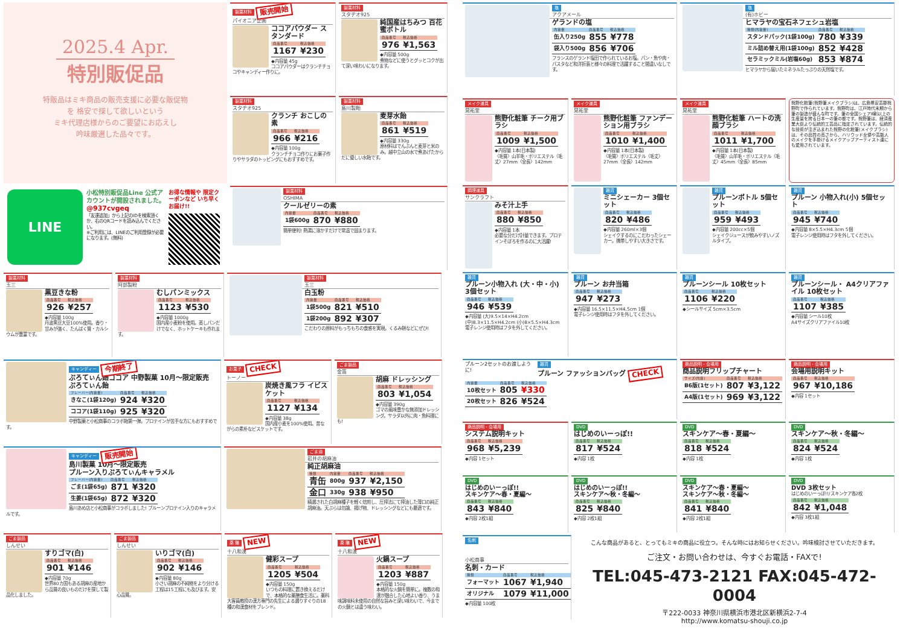2025.4 Apr.
特別販促品
特販品はミキ商品の販売支援に必要な販促物
を 格安で探して欲しいという
ミキ代理店様からのご要望にお応えし
吟味厳選した品々です。
製菓材料 販売開始
パイオニア企画
ココアパウダー スタンダード
| 商品番号 | 税込価格 |
| --- | --- |
| 1167 | ¥230 |
◆内容量 45g
ココアパウダーはクランチチョコやキャンディー作りに。
製菓材料
スタヂオ925
クランチ おこしの素
| 商品番号 | 税込価格 |
| --- | --- |
| 966 | ¥216 |
◆内容量 100g
クランチチョコ作りにお菓子作りやサラダのトッピングにもおすすめです。
製菓材料
スタヂオ925
純国産はちみつ 百花蜜ボトル
| 商品番号 | 税込価格 |
| --- | --- |
| 976 | ¥1,563 |
◆内容量 500g
煮物などに使うとグッとコクが出て深い味わいになります。
製菓材料
島川製飴
麦芽水飴
| 商品番号 | 税込価格 |
| --- | --- |
| 861 | ¥519 |
◆内容量 330g
原材料はでんぷんと麦芽と米のみ。越中立山の水で煮あげたからだに優しい水飴です。
LINE
小松特別販促品Line 公式アカウントが開設されました。
@937cvgeq
「友達追加」から上記のIDを検索頂くか、右のQRコードを読み込んでください。
※ご利用には、LINEのご利用登録が必要になります。(無料)
お得な情報や 限定クーポンなど いち早くお届け!!
製菓材料
OSHIMA
クールゼリーの素
| 内容量 | 商品番号 | 税込価格 |
| --- | --- | --- |
| 1袋600g | 870 | ¥880 |
簡単便利! 熱湯に溶かすだけで常温で固まります。
製菓材料
玉三
黒豆きな粉
| 商品番号 | 税込価格 |
| --- | --- |
| 926 | ¥257 |
◆内容量 100g
丹波黒豆大豆100%使用。香り・甘みが強く、たんぱく質・カルシウムが豊富です。
製菓材料
阿部製粉
むしパンミックス
| 商品番号 | 税込価格 |
| --- | --- |
| 1123 | ¥530 |
◆内容量 1000g
国内産小麦粉を使用。蒸しパンだけでなく、ホットケーキも作れます。
製菓材料
玉三
白玉粉
| 内容量 | 商品番号 | 税込価格 |
| --- | --- | --- |
| 1袋500g | 821 | ¥510 |
| 1袋200g | 892 | ¥307 |
こだわりの原料がもっちもちの食感を実現。くるみ餅などにぜひ!
キャンディー 今期終了
ぷろてぃん飴ココア 中野製菓 10月～限定販売
ぷろてぃん飴
| フレーバー(内容量) | 商品番号 | 税込価格 |
| --- | --- | --- |
| きなこ(1袋120g) | 924 | ¥320 |
| ココア(1袋110g) | 925 | ¥320 |
中野製菓と小松商事のコラボ飴第一弾。プロテインが苦手な方にもおすすめです。
お菓子 CHECK
トーノー
炭焼き風フラ イビスケット
| 商品番号 | 税込価格 |
| --- | --- |
| 1127 | ¥134 |
◆内容量 38g
国内産小麦を100%使用。昔ながらの素朴なビスケットです。
ごま製品
金笛
胡麻 ドレッシング
| 商品番号 | 税込価格 |
| --- | --- |
| 803 | ¥1,054 |
◆内容量 390g
ゴマの風味豊かな無添加ドレッシング。サラダ以外に肉・魚料理にも!
キャンディー 販売開始
島川製菓 10月～限定販売
プルーン入りぷろてぃんキャラメル
| フレーバー(内容量) | 商品番号 | 税込価格 |
| --- | --- | --- |
| ごま(1袋65g) | 871 | ¥320 |
| 生姜(1袋65g) | 872 | ¥320 |
島川あめ店と小松商事がコラボしました! プルーンプロテイン入りのキャラメルです。
ごま油
岩井の胡麻油
純正胡麻油
| 種類 | 内容量 | 商品番号 | 税込価格 |
| --- | --- | --- | --- |
| 青缶 | 800g | 937 | ¥2,150 |
| 金口 | 330g | 938 | ¥950 |
精選された白胡麻種子を軽く焙煎し、圧搾法にて搾油した薄口の純正胡麻油。天ぷらは勿論、揚げ物、ドレッシングなどにも最適です。
ごま製品
しんせい
すりゴマ(白)
| 商品番号 | 税込価格 |
| --- | --- |
| 901 | ¥146 |
◆内容量 70g
世界80カ国もある胡麻の産地から品質の良いものだけを探して製品化しました。
ごま製品
しんせい
いりゴマ(白)
| 商品番号 | 税込価格 |
| --- | --- |
| 902 | ¥146 |
◆内容量 80g
小さい胡麻の不純物をより分ける工程は15工程にも及びます。安心品質。
薬 膳 NEW
十八和漢
健彩スープ
| 商品番号 | 税込価格 |
| --- | --- |
| 1205 | ¥504 |
◆内容量 150g
いつもの料理に置き換えるだけで、本格的な薬膳食生活に。薬科大客員教授の漢方専門の先生による選りすぐりの18種の和漢食材をブレンド。
薬 膳 NEW
十八和漢
火鍋スープ
| 商品番号 | 税込価格 |
| --- | --- |
| 1203 | ¥887 |
◆内容量 150g
本格的な火鍋を簡単に。複数の和漢が融合した心地よい香り、うま味調味料未使用の自然な旨みと深い味わいで、今までの火鍋とは違う味わい。
塩
アクアメール
ゲランドの塩
| 内容量 | 商品番号 | 税込価格 |
| --- | --- | --- |
| 缶入り250g | 855 | ¥778 |
| 袋入り500g | 856 | ¥706 |
フランスのゲランド塩田で作られているお塩。パン・魚や肉・パスタなど和洋折衷と様々の料理で活躍すること間違いなしです。
塩
(有)ホビー
ヒマラヤの宝石ネフェシュ岩塩
| 種類(内容量) | 商品番号 | 税込価格 |
| --- | --- | --- |
| スタンドパック(1袋100g) | 780 | ¥339 |
| ミル詰め替え用(1袋100g) | 852 | ¥428 |
| セラミックミル(岩塩60g) | 853 | ¥874 |
ヒマラヤから届いたミネラルたっぷりの天然塩です。
メイク道具
晃祐堂
熊野化粧筆 チーク用ブラシ
| 商品番号 | 税込価格 |
| --- | --- |
| 1009 | ¥1,500 |
◆内容量 1本(日本製)
〈毛質〉山羊毛・ポリエステル〈毛丈〉27mm〈全長〉142mm
メイク道具
晃祐堂
熊野化粧筆 ファンデーション用ブラシ
| 商品番号 | 税込価格 |
| --- | --- |
| 1010 | ¥1,400 |
◆内容量 1本(日本製)
〈毛質〉ポリエステル〈毛丈〉27mm〈全長〉142mm
メイク道具
晃祐堂
熊野化粧筆 ハートの洗顔ブラシ
| 商品番号 | 税込価格 |
| --- | --- |
| 1011 | ¥1,700 |
◆内容量 1本(日本製)
〈毛質〉山羊毛・ポリエステル〈毛丈〉45mm〈全長〉85mm
熊野化粧筆(熊野筆メイクブラシ)は、広島県安芸郡熊野町で作られています。熊野町は、江戸時代末期から筆の製造が盛んな町です。筆の全国シェア8割以上の生産量を誇る日本一の筆の都です。熊野筆は、経済産業大臣より伝統的工芸品に指定されています。伝統的な技術が注ぎ込まれた熊野の化粧筆(メイクブラシ)は、その品質の高さから、ハリウッド女優や芸能人のメイクを手掛けるメイクアップアーティスト達にも愛用されています。
調理道具
サンクラフト
みそ汁上手
| 商品番号 | 税込価格 |
| --- | --- |
| 880 | ¥850 |
◆内容量 1本
必要な分だけ計量できます。プロテインそぼろを作るのに大活躍!
雑貨
ミニシェーカー 3個セット
| 商品番号 | 税込価格 |
| --- | --- |
| 820 | ¥486 |
◆内容量 260ml×3個
シェイクするのにこだわったシェーカー。携帯しやすい大きさです。
雑貨
プルーンボトル 5個セット
| 商品番号 | 税込価格 |
| --- | --- |
| 959 | ¥493 |
◆内容量 200cc×5個
シェイクジュースが飲みやすいノズルタイプ。
雑貨
プルーン 小物入れ(小) 5個セット
| 商品番号 | 税込価格 |
| --- | --- |
| 945 | ¥740 |
◆内容量 8×5.5×H4.3cm 5個
電子レンジ使用時はフタを外してください。
雑貨
プルーン小物入れ (大・中・小) 3個セット
| 商品番号 | 税込価格 |
| --- | --- |
| 946 | ¥539 |
◆内容量 (大)9.5×14×H4.2cm (中)8.3×11.5×H4.2cm (小)8×5.5×H4.3cm
電子レンジ使用時はフタを外してください。
雑貨
プルーン お弁当箱
| 商品番号 | 税込価格 |
| --- | --- |
| 947 | ¥273 |
◆内容量 16.5×11.5×H4.5cm 1個
電子レンジ使用時はフタを外してください。
雑貨
プルーンシール 10枚セット
| 商品番号 | 税込価格 |
| --- | --- |
| 1106 | ¥220 |
◆シールサイズ 5cm×3.5cm
雑貨
プルーンシール・ A4クリアファイル 10枚セット
| 商品番号 | 税込価格 |
| --- | --- |
| 1107 | ¥385 |
◆内容量 シール10枚
A4サイズクリアファイル10枚
雑貨
プルーン2セットのお渡しように!
プルーン ファッションバッグ CHECK
| 内容量 | 商品番号 | 税込価格 |
| --- | --- | --- |
| 10枚セット | 805 | ¥330 |
| 20枚セット | 826 | ¥524 |
商品説明・会場用
商品説明フリップチャート
| サイズ(内容) | 商品番号 | 税込価格 |
| --- | --- | --- |
| B6版(1セット) | 807 | ¥3,122 |
| A4版(1セット) | 969 | ¥3,122 |
商品説明・会場用
会場用説明キット
| 商品番号 | 税込価格 |
| --- | --- |
| 967 | ¥10,186 |
◆内容 1セット
商品説明・会場用
システム説明キット
| 商品番号 | 税込価格 |
| --- | --- |
| 968 | ¥5,239 |
◆内容 1セット
DVD
はじめのいーっぽ!!
| 商品番号 | 税込価格 |
| --- | --- |
| 817 | ¥524 |
◆内容 1枚
DVD
スキンケア～春・夏編～
| 商品番号 | 税込価格 |
| --- | --- |
| 818 | ¥524 |
◆内容 1枚
DVD
スキンケア～秋・冬編～
| 商品番号 | 税込価格 |
| --- | --- |
| 824 | ¥524 |
◆内容 1枚
DVD
はじめのいーっぽ!!
スキンケア～春・夏編～
| 商品番号 | 税込価格 |
| --- | --- |
| 843 | ¥840 |
◆内容 2枚1組
DVD
はじめのいーっぽ!!
スキンケア～秋・冬編～
| 商品番号 | 税込価格 |
| --- | --- |
| 825 | ¥840 |
◆内容 2枚1組
DVD
スキンケア～春・夏編～
スキンケア～秋・冬編～
| 商品番号 | 税込価格 |
| --- | --- |
| 841 | ¥840 |
◆内容 2枚1組
DVD
DVD 3枚セット
はじめのいーっぽ!!/スキンケア各2枚
| 商品番号 | 税込価格 |
| --- | --- |
| 842 | ¥1,048 |
◆内容 3枚1組
名刺
小松商事
名刺・カード
| 種類 | 商品番号 | 税込価格 |
| --- | --- | --- |
| フォーマット | 1067 | ¥1,940 |
| オリジナル | 1079 | ¥11,000 |
◆内容量 100枚
こんな商品があると、とってもミキの商品に役立つ。そんな時にはお知らせください。吟味検討させていただきます。
ご注文・お問い合わせは、今すぐお電話・FAXで!
TEL:045-473-2121 FAX:045-472-0004
〒222-0033 神奈川県横浜市港北区新横浜2-7-4
http://www.komatsu-shouji.co.jp